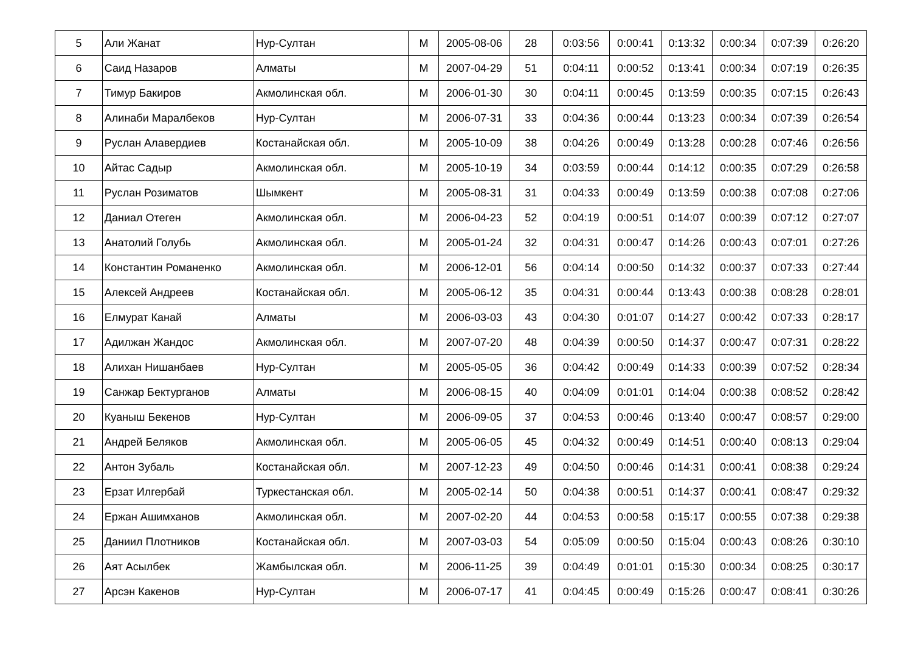| 5 | Али Жанат | Нур-Султан | М | 2005-08-06 | 28 | 0:03:56 | 0:00:41 | 0:13:32 | 0:00:34 | 0:07:39 | 0:26:20 |
| 6 | Саид Назаров | Алматы | М | 2007-04-29 | 51 | 0:04:11 | 0:00:52 | 0:13:41 | 0:00:34 | 0:07:19 | 0:26:35 |
| 7 | Тимур Бакиров | Акмолинская обл. | М | 2006-01-30 | 30 | 0:04:11 | 0:00:45 | 0:13:59 | 0:00:35 | 0:07:15 | 0:26:43 |
| 8 | Алинаби Маралбеков | Нур-Султан | М | 2006-07-31 | 33 | 0:04:36 | 0:00:44 | 0:13:23 | 0:00:34 | 0:07:39 | 0:26:54 |
| 9 | Руслан Алавердиев | Костанайская обл. | М | 2005-10-09 | 38 | 0:04:26 | 0:00:49 | 0:13:28 | 0:00:28 | 0:07:46 | 0:26:56 |
| 10 | Айтас Садыр | Акмолинская обл. | М | 2005-10-19 | 34 | 0:03:59 | 0:00:44 | 0:14:12 | 0:00:35 | 0:07:29 | 0:26:58 |
| 11 | Руслан Розиматов | Шымкент | М | 2005-08-31 | 31 | 0:04:33 | 0:00:49 | 0:13:59 | 0:00:38 | 0:07:08 | 0:27:06 |
| 12 | Даниал Отеген | Акмолинская обл. | М | 2006-04-23 | 52 | 0:04:19 | 0:00:51 | 0:14:07 | 0:00:39 | 0:07:12 | 0:27:07 |
| 13 | Анатолий Голубь | Акмолинская обл. | М | 2005-01-24 | 32 | 0:04:31 | 0:00:47 | 0:14:26 | 0:00:43 | 0:07:01 | 0:27:26 |
| 14 | Константин Романенко | Акмолинская обл. | М | 2006-12-01 | 56 | 0:04:14 | 0:00:50 | 0:14:32 | 0:00:37 | 0:07:33 | 0:27:44 |
| 15 | Алексей Андреев | Костанайская обл. | М | 2005-06-12 | 35 | 0:04:31 | 0:00:44 | 0:13:43 | 0:00:38 | 0:08:28 | 0:28:01 |
| 16 | Елмурат Канай | Алматы | М | 2006-03-03 | 43 | 0:04:30 | 0:01:07 | 0:14:27 | 0:00:42 | 0:07:33 | 0:28:17 |
| 17 | Адилжан Жандос | Акмолинская обл. | М | 2007-07-20 | 48 | 0:04:39 | 0:00:50 | 0:14:37 | 0:00:47 | 0:07:31 | 0:28:22 |
| 18 | Алихан Нишанбаев | Нур-Султан | М | 2005-05-05 | 36 | 0:04:42 | 0:00:49 | 0:14:33 | 0:00:39 | 0:07:52 | 0:28:34 |
| 19 | Санжар Бектурганов | Алматы | М | 2006-08-15 | 40 | 0:04:09 | 0:01:01 | 0:14:04 | 0:00:38 | 0:08:52 | 0:28:42 |
| 20 | Куаныш Бекенов | Нур-Султан | М | 2006-09-05 | 37 | 0:04:53 | 0:00:46 | 0:13:40 | 0:00:47 | 0:08:57 | 0:29:00 |
| 21 | Андрей Беляков | Акмолинская обл. | М | 2005-06-05 | 45 | 0:04:32 | 0:00:49 | 0:14:51 | 0:00:40 | 0:08:13 | 0:29:04 |
| 22 | Антон Зубаль | Костанайская обл. | М | 2007-12-23 | 49 | 0:04:50 | 0:00:46 | 0:14:31 | 0:00:41 | 0:08:38 | 0:29:24 |
| 23 | Ерзат Илгербай | Туркестанская обл. | М | 2005-02-14 | 50 | 0:04:38 | 0:00:51 | 0:14:37 | 0:00:41 | 0:08:47 | 0:29:32 |
| 24 | Ержан Ашимханов | Акмолинская обл. | М | 2007-02-20 | 44 | 0:04:53 | 0:00:58 | 0:15:17 | 0:00:55 | 0:07:38 | 0:29:38 |
| 25 | Даниил Плотников | Костанайская обл. | М | 2007-03-03 | 54 | 0:05:09 | 0:00:50 | 0:15:04 | 0:00:43 | 0:08:26 | 0:30:10 |
| 26 | Аят Асылбек | Жамбылская обл. | М | 2006-11-25 | 39 | 0:04:49 | 0:01:01 | 0:15:30 | 0:00:34 | 0:08:25 | 0:30:17 |
| 27 | Арсэн Какенов | Нур-Султан | М | 2006-07-17 | 41 | 0:04:45 | 0:00:49 | 0:15:26 | 0:00:47 | 0:08:41 | 0:30:26 |